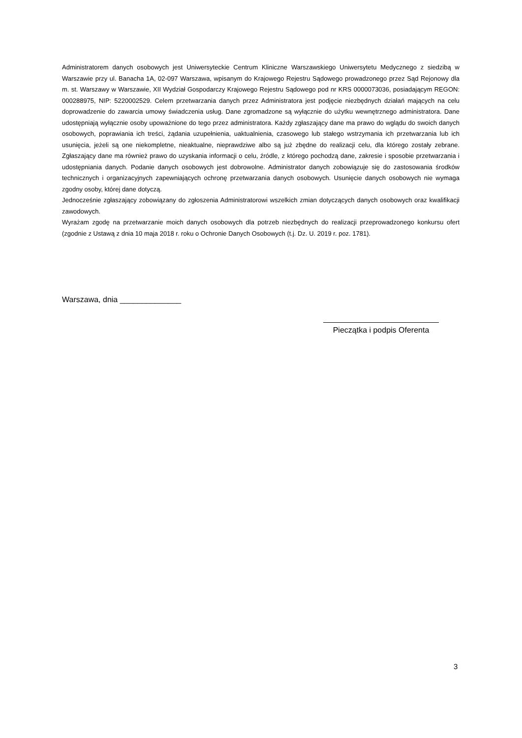Administratorem danych osobowych jest Uniwersyteckie Centrum Kliniczne Warszawskiego Uniwersytetu Medycznego z siedzibą w Warszawie przy ul. Banacha 1A, 02-097 Warszawa, wpisanym do Krajowego Rejestru Sądowego prowadzonego przez Sąd Rejonowy dla m. st. Warszawy w Warszawie, XII Wydział Gospodarczy Krajowego Rejestru Sądowego pod nr KRS 0000073036, posiadającym REGON: 000288975, NIP: 5220002529. Celem przetwarzania danych przez Administratora jest podjęcie niezbędnych działań mających na celu doprowadzenie do zawarcia umowy świadczenia usług. Dane zgromadzone są wyłącznie do użytku wewnętrznego administratora. Dane udostępniają wyłącznie osoby upoważnione do tego przez administratora. Każdy zgłaszający dane ma prawo do wglądu do swoich danych osobowych, poprawiania ich treści, żądania uzupełnienia, uaktualnienia, czasowego lub stałego wstrzymania ich przetwarzania lub ich usunięcia, jeżeli są one niekompletne, nieaktualne, nieprawdziwe albo są już zbędne do realizacji celu, dla którego zostały zebrane. Zgłaszający dane ma również prawo do uzyskania informacji o celu, źródle, z którego pochodzą dane, zakresie i sposobie przetwarzania i udostępniania danych. Podanie danych osobowych jest dobrowolne. Administrator danych zobowiązuje się do zastosowania środków technicznych i organizacyjnych zapewniających ochronę przetwarzania danych osobowych. Usunięcie danych osobowych nie wymaga zgodny osoby, której dane dotyczą.
Jednocześnie zgłaszający zobowiązany do zgłoszenia Administratorowi wszelkich zmian dotyczących danych osobowych oraz kwalifikacji zawodowych.
Wyrażam zgodę na przetwarzanie moich danych osobowych dla potrzeb niezbędnych do realizacji przeprowadzonego konkursu ofert (zgodnie z Ustawą z dnia 10 maja 2018 r. roku o Ochronie Danych Osobowych (t.j. Dz. U. 2019 r. poz. 1781).
Warszawa, dnia ______________
Pieczątka i podpis Oferenta
3